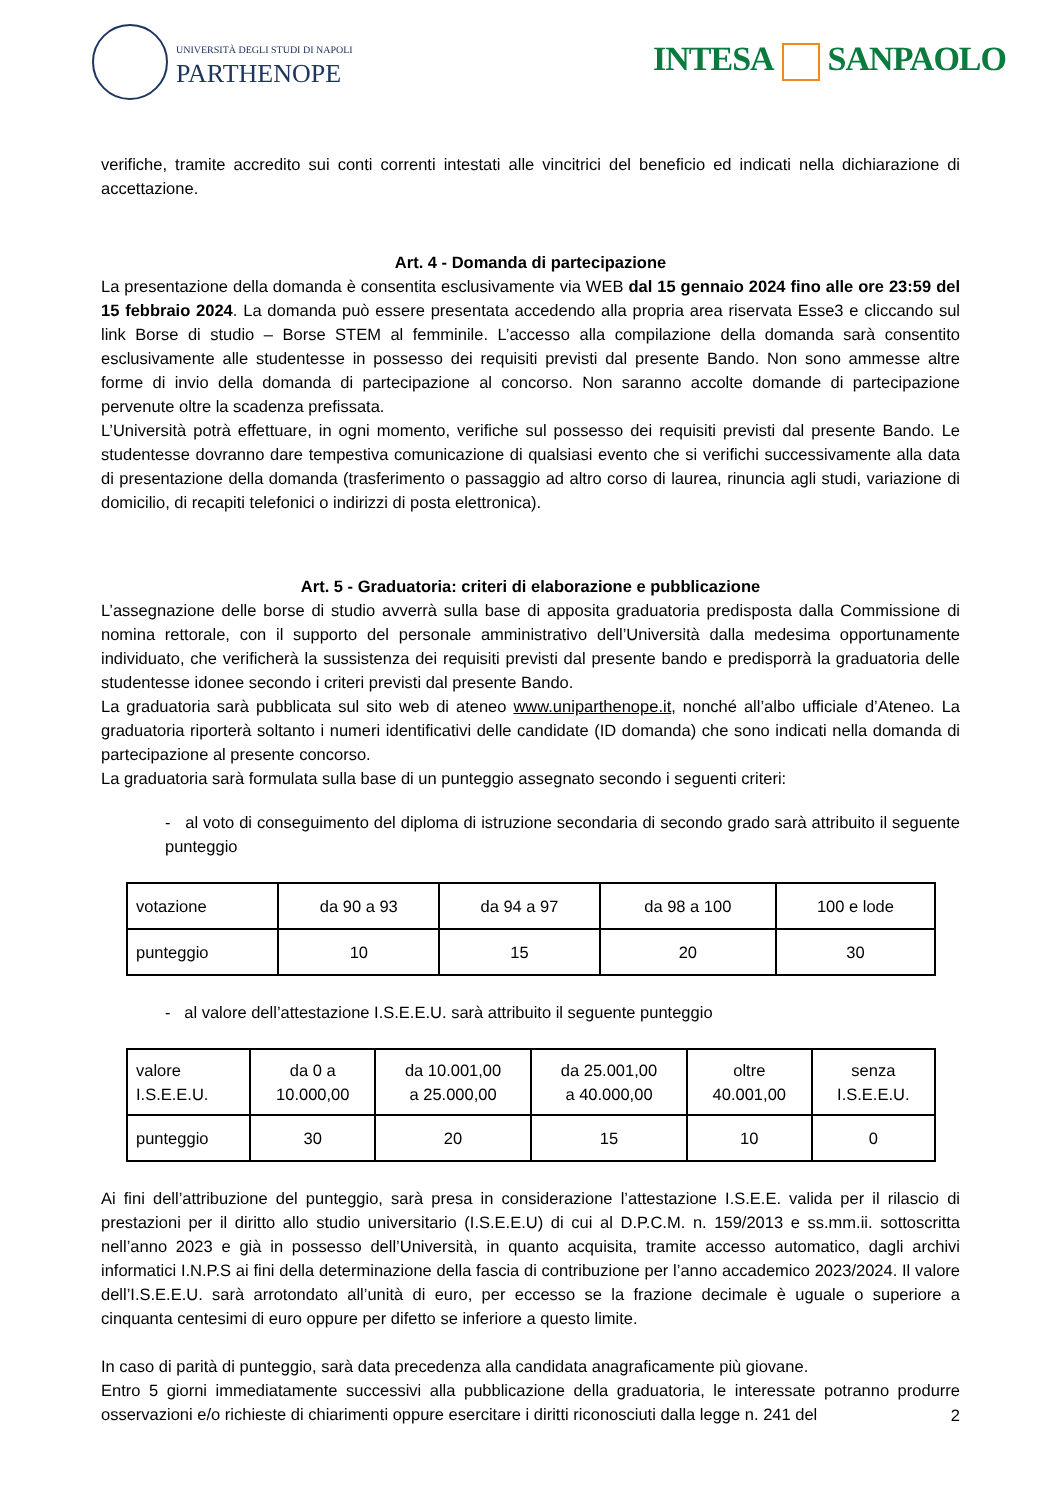UNIVERSITÀ DEGLI STUDI DI NAPOLI
PARTHENOPE
INTESA SANPAOLO
verifiche, tramite accredito sui conti correnti intestati alle vincitrici del beneficio ed indicati nella dichiarazione di accettazione.
Art. 4 - Domanda di partecipazione
La presentazione della domanda è consentita esclusivamente via WEB dal 15 gennaio 2024 fino alle ore 23:59 del 15 febbraio 2024. La domanda può essere presentata accedendo alla propria area riservata Esse3 e cliccando sul link Borse di studio – Borse STEM al femminile. L’accesso alla compilazione della domanda sarà consentito esclusivamente alle studentesse in possesso dei requisiti previsti dal presente Bando. Non sono ammesse altre forme di invio della domanda di partecipazione al concorso. Non saranno accolte domande di partecipazione pervenute oltre la scadenza prefissata.
L’Università potrà effettuare, in ogni momento, verifiche sul possesso dei requisiti previsti dal presente Bando. Le studentesse dovranno dare tempestiva comunicazione di qualsiasi evento che si verifichi successivamente alla data di presentazione della domanda (trasferimento o passaggio ad altro corso di laurea, rinuncia agli studi, variazione di domicilio, di recapiti telefonici o indirizzi di posta elettronica).
Art. 5 - Graduatoria: criteri di elaborazione e pubblicazione
L’assegnazione delle borse di studio avverrà sulla base di apposita graduatoria predisposta dalla Commissione di nomina rettorale, con il supporto del personale amministrativo dell’Università dalla medesima opportunamente individuato, che verificherà la sussistenza dei requisiti previsti dal presente bando e predisporrà la graduatoria delle studentesse idonee secondo i criteri previsti dal presente Bando.
La graduatoria sarà pubblicata sul sito web di ateneo www.uniparthenope.it, nonché all’albo ufficiale d’Ateneo. La graduatoria riporterà soltanto i numeri identificativi delle candidate (ID domanda) che sono indicati nella domanda di partecipazione al presente concorso.
La graduatoria sarà formulata sulla base di un punteggio assegnato secondo i seguenti criteri:
- al voto di conseguimento del diploma di istruzione secondaria di secondo grado sarà attribuito il seguente punteggio
| votazione | da 90 a 93 | da 94 a 97 | da 98 a 100 | 100 e lode |
| punteggio | 10 | 15 | 20 | 30 |
- al valore dell’attestazione I.S.E.E.U. sarà attribuito il seguente punteggio
| valore I.S.E.E.U. | da 0 a 10.000,00 | da 10.001,00 a 25.000,00 | da 25.001,00 a 40.000,00 | oltre 40.001,00 | senza I.S.E.E.U. |
| punteggio | 30 | 20 | 15 | 10 | 0 |
Ai fini dell’attribuzione del punteggio, sarà presa in considerazione l’attestazione I.S.E.E. valida per il rilascio di prestazioni per il diritto allo studio universitario (I.S.E.E.U) di cui al D.P.C.M. n. 159/2013 e ss.mm.ii. sottoscritta nell’anno 2023 e già in possesso dell’Università, in quanto acquisita, tramite accesso automatico, dagli archivi informatici I.N.P.S ai fini della determinazione della fascia di contribuzione per l’anno accademico 2023/2024. Il valore dell’I.S.E.E.U. sarà arrotondato all’unità di euro, per eccesso se la frazione decimale è uguale o superiore a cinquanta centesimi di euro oppure per difetto se inferiore a questo limite.
In caso di parità di punteggio, sarà data precedenza alla candidata anagraficamente più giovane.
Entro 5 giorni immediatamente successivi alla pubblicazione della graduatoria, le interessate potranno produrre osservazioni e/o richieste di chiarimenti oppure esercitare i diritti riconosciuti dalla legge n. 241 del
2